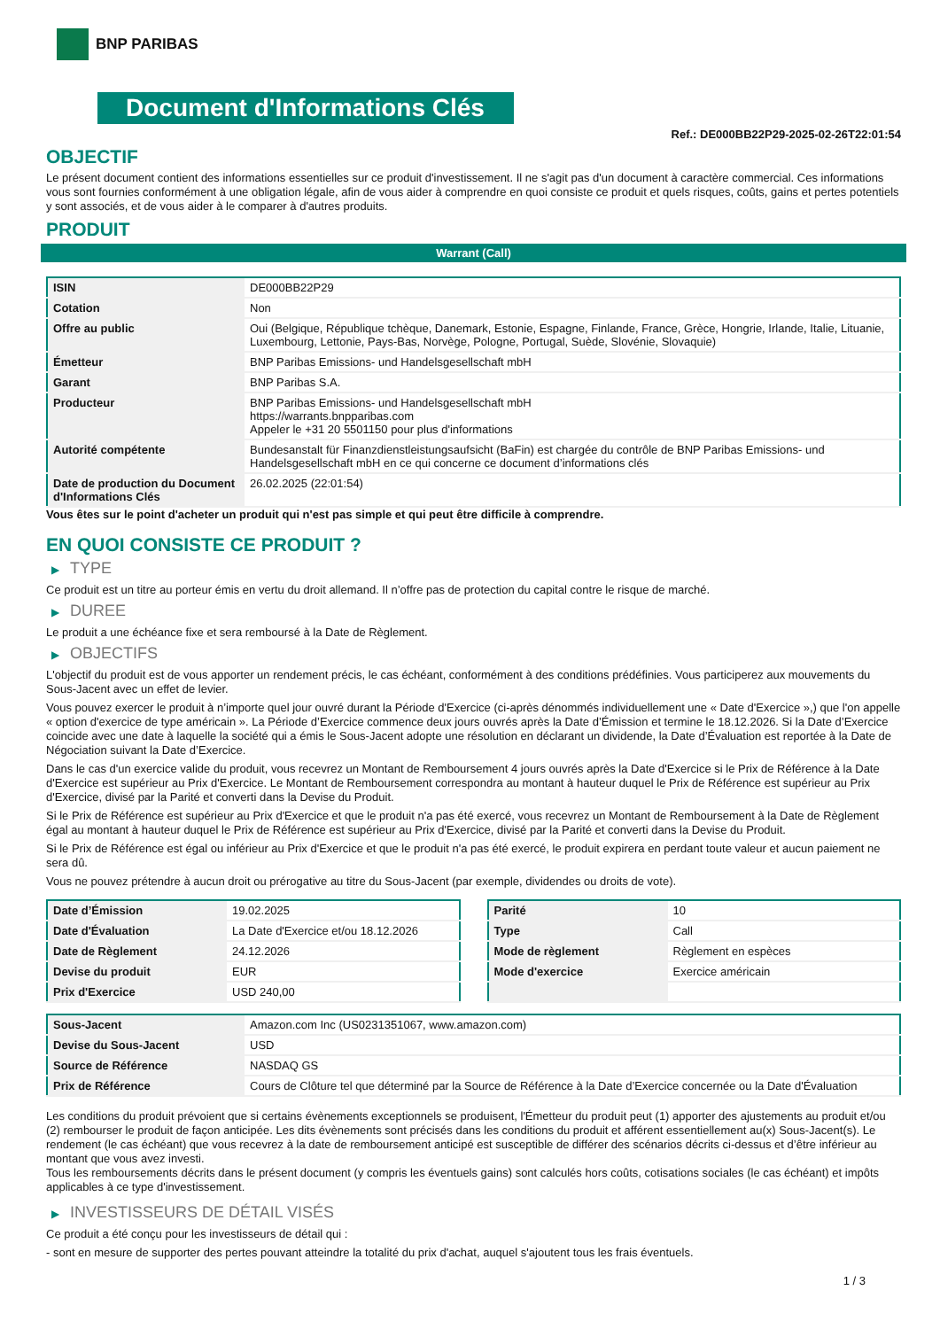BNP PARIBAS
Document d'Informations Clés
Ref.: DE000BB22P29-2025-02-26T22:01:54
OBJECTIF
Le présent document contient des informations essentielles sur ce produit d'investissement. Il ne s'agit pas d'un document à caractère commercial. Ces informations vous sont fournies conformément à une obligation légale, afin de vous aider à comprendre en quoi consiste ce produit et quels risques, coûts, gains et pertes potentiels y sont associés, et de vous aider à le comparer à d'autres produits.
PRODUIT
Warrant (Call)
| ISIN | DE000BB22P29 |
| Cotation | Non |
| Offre au public | Oui (Belgique, République tchèque, Danemark, Estonie, Espagne, Finlande, France, Grèce, Hongrie, Irlande, Italie, Lituanie, Luxembourg, Lettonie, Pays-Bas, Norvège, Pologne, Portugal, Suède, Slovénie, Slovaquie) |
| Émetteur | BNP Paribas Emissions- und Handelsgesellschaft mbH |
| Garant | BNP Paribas S.A. |
| Producteur | BNP Paribas Emissions- und Handelsgesellschaft mbH https://warrants.bnpparibas.com Appeler le +31 20 5501150 pour plus d'informations |
| Autorité compétente | Bundesanstalt für Finanzdienstleistungsaufsicht (BaFin) est chargée du contrôle de BNP Paribas Emissions- und Handelsgesellschaft mbH en ce qui concerne ce document d’informations clés |
| Date de production du Document d'Informations Clés | 26.02.2025 (22:01:54) |
Vous êtes sur le point d'acheter un produit qui n'est pas simple et qui peut être difficile à comprendre.
EN QUOI CONSISTE CE PRODUIT ?
▶ TYPE
Ce produit est un titre au porteur émis en vertu du droit allemand. Il n’offre pas de protection du capital contre le risque de marché.
▶ DUREE
Le produit a une échéance fixe et sera remboursé à la Date de Règlement.
▶ OBJECTIFS
L'objectif du produit est de vous apporter un rendement précis, le cas échéant, conformément à des conditions prédéfinies. Vous participerez aux mouvements du Sous-Jacent avec un effet de levier.
Vous pouvez exercer le produit à n’importe quel jour ouvré durant la Période d'Exercice (ci-après dénommés individuellement une « Date d'Exercice »,) que l'on appelle « option d'exercice de type américain ». La Période d’Exercice commence deux jours ouvrés après la Date d’Émission et termine le 18.12.2026. Si la Date d’Exercice coincide avec une date à laquelle la société qui a émis le Sous-Jacent adopte une résolution en déclarant un dividende, la Date d’Évaluation est reportée à la Date de Négociation suivant la Date d’Exercice.
Dans le cas d'un exercice valide du produit, vous recevrez un Montant de Remboursement 4 jours ouvrés après la Date d'Exercice si le Prix de Référence à la Date d'Exercice est supérieur au Prix d'Exercice. Le Montant de Remboursement correspondra au montant à hauteur duquel le Prix de Référence est supérieur au Prix d'Exercice, divisé par la Parité et converti dans la Devise du Produit.
Si le Prix de Référence est supérieur au Prix d'Exercice et que le produit n'a pas été exercé, vous recevrez un Montant de Remboursement à la Date de Règlement égal au montant à hauteur duquel le Prix de Référence est supérieur au Prix d'Exercice, divisé par la Parité et converti dans la Devise du Produit.
Si le Prix de Référence est égal ou inférieur au Prix d'Exercice et que le produit n'a pas été exercé, le produit expirera en perdant toute valeur et aucun paiement ne sera dû.
Vous ne pouvez prétendre à aucun droit ou prérogative au titre du Sous-Jacent (par exemple, dividendes ou droits de vote).
| Date d’Émission | 19.02.2025 |
| Date d'Évaluation | La Date d'Exercice et/ou 18.12.2026 |
| Date de Règlement | 24.12.2026 |
| Devise du produit | EUR |
| Prix d'Exercice | USD 240,00 |
| Parité | 10 |
| Type | Call |
| Mode de règlement | Règlement en espèces |
| Mode d'exercice | Exercice américain |
| Sous-Jacent | Amazon.com Inc (US0231351067, www.amazon.com) |
| Devise du Sous-Jacent | USD |
| Source de Référence | NASDAQ GS |
| Prix de Référence | Cours de Clôture tel que déterminé par la Source de Référence à la Date d’Exercice concernée ou la Date d'Évaluation |
Les conditions du produit prévoient que si certains évènements exceptionnels se produisent, l'Émetteur du produit peut (1) apporter des ajustements au produit et/ou (2) rembourser le produit de façon anticipée. Les dits évènements sont précisés dans les conditions du produit et afférent essentiellement au(x) Sous-Jacent(s). Le rendement (le cas échéant) que vous recevrez à la date de remboursement anticipé est susceptible de différer des scénarios décrits ci-dessus et d’être inférieur au montant que vous avez investi.
Tous les remboursements décrits dans le présent document (y compris les éventuels gains) sont calculés hors coûts, cotisations sociales (le cas échéant) et impôts applicables à ce type d'investissement.
▶ INVESTISSEURS DE DÉTAIL VISÉS
Ce produit a été conçu pour les investisseurs de détail qui :
- sont en mesure de supporter des pertes pouvant atteindre la totalité du prix d'achat, auquel s'ajoutent tous les frais éventuels.
1 / 3